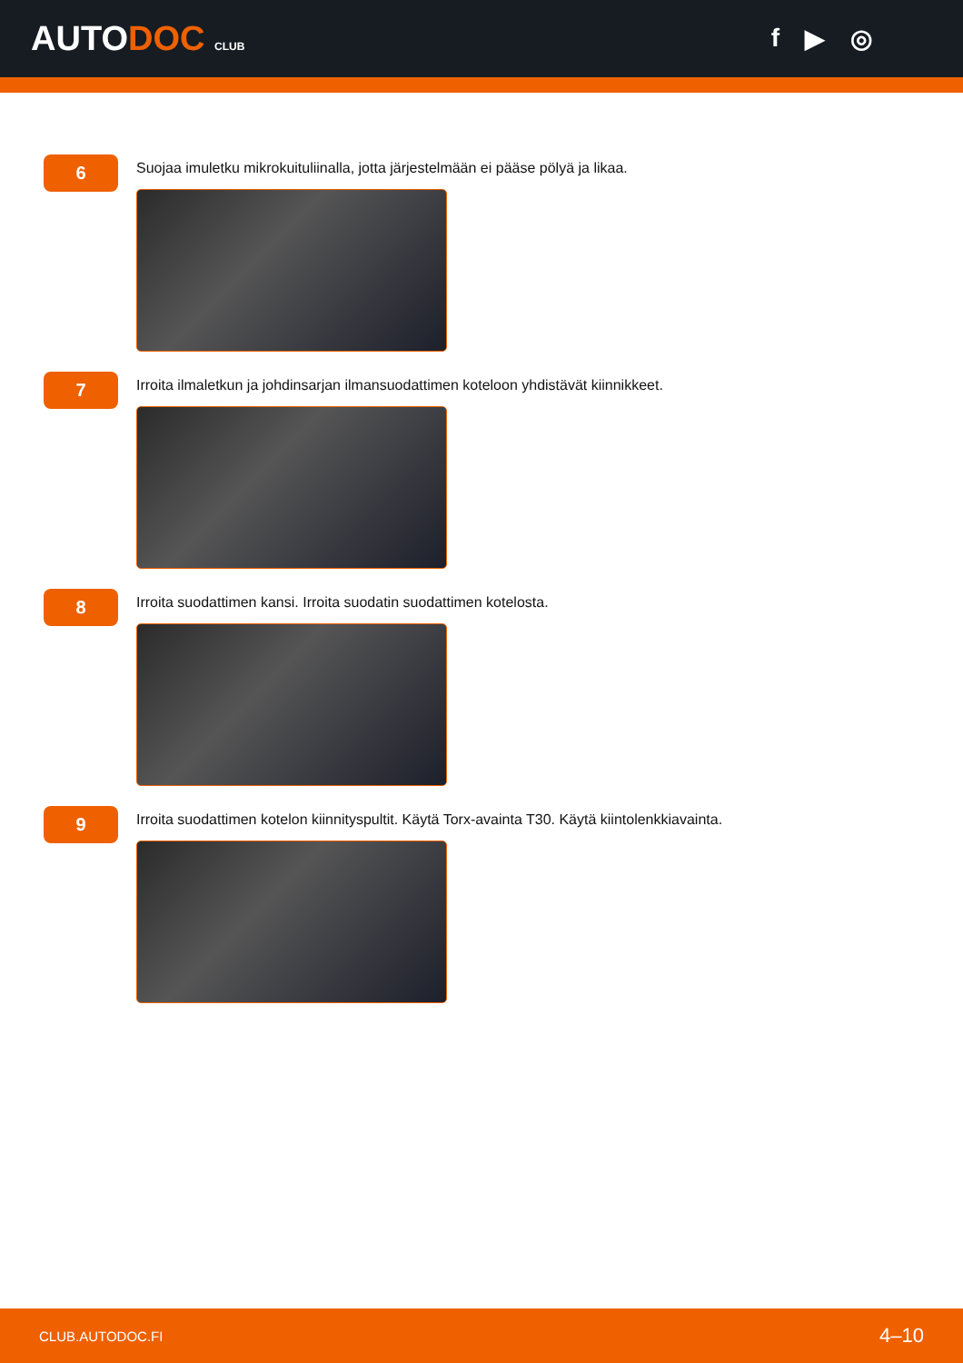AUTODOC CLUB
f ▶ ◎
6
Suojaa imuletku mikrokuituliinalla, jotta järjestelmään ei pääse pölyä ja likaa.
7
Irroita ilmaletkun ja johdinsarjan ilmansuodattimen koteloon yhdistävät kiinnikkeet.
8
Irroita suodattimen kansi. Irroita suodatin suodattimen kotelosta.
9
Irroita suodattimen kotelon kiinnityspultit. Käytä Torx-avainta T30. Käytä kiintolenkkiavainta.
CLUB.AUTODOC.FI 4–10